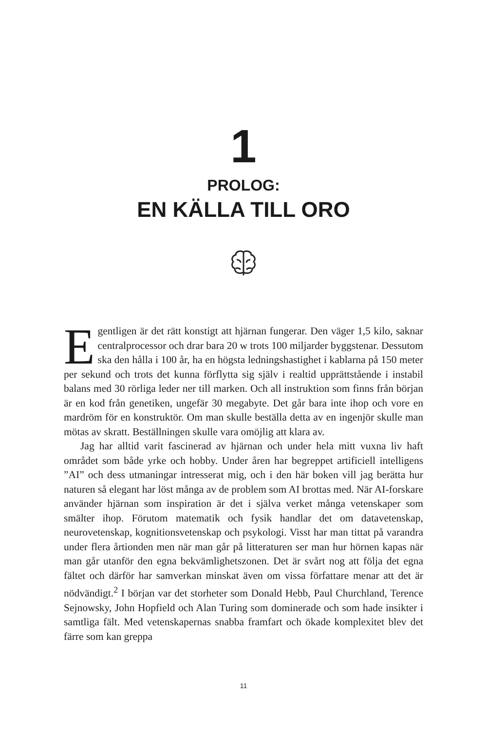1
PROLOG:
EN KÄLLA TILL ORO
Egentligen är det rätt konstigt att hjärnan fungerar. Den väger 1,5 kilo, saknar centralprocessor och drar bara 20 w trots 100 miljarder byggstenar. Dessutom ska den hålla i 100 år, ha en högsta ledningshastighet i kablarna på 150 meter per sekund och trots det kunna förflytta sig själv i realtid upprättstående i instabil balans med 30 rörliga leder ner till marken. Och all instruktion som finns från början är en kod från genetiken, ungefär 30 megabyte. Det går bara inte ihop och vore en mardröm för en konstruktör. Om man skulle beställa detta av en ingenjör skulle man mötas av skratt. Beställningen skulle vara omöjlig att klara av.
Jag har alltid varit fascinerad av hjärnan och under hela mitt vuxna liv haft området som både yrke och hobby. Under åren har begreppet artificiell intelligens ”AI” och dess utmaningar intresserat mig, och i den här boken vill jag berätta hur naturen så elegant har löst många av de problem som AI brottas med. När AI-forskare använder hjärnan som inspiration är det i själva verket många vetenskaper som smälter ihop. Förutom matematik och fysik handlar det om datavetenskap, neurovetenskap, kognitionsvetenskap och psykologi. Visst har man tittat på varandra under flera årtionden men när man går på litteraturen ser man hur hörnen kapas när man går utanför den egna bekvämlighetszonen. Det är svårt nog att följa det egna fältet och därför har samverkan minskat även om vissa författare menar att det är nödvändigt.<sup>2</sup> I början var det storheter som Donald Hebb, Paul Churchland, Terence Sejnowsky, John Hopfield och Alan Turing som dominerade och som hade insikter i samtliga fält. Med vetenskapernas snabba framfart och ökade komplexitet blev det färre som kan greppa
11